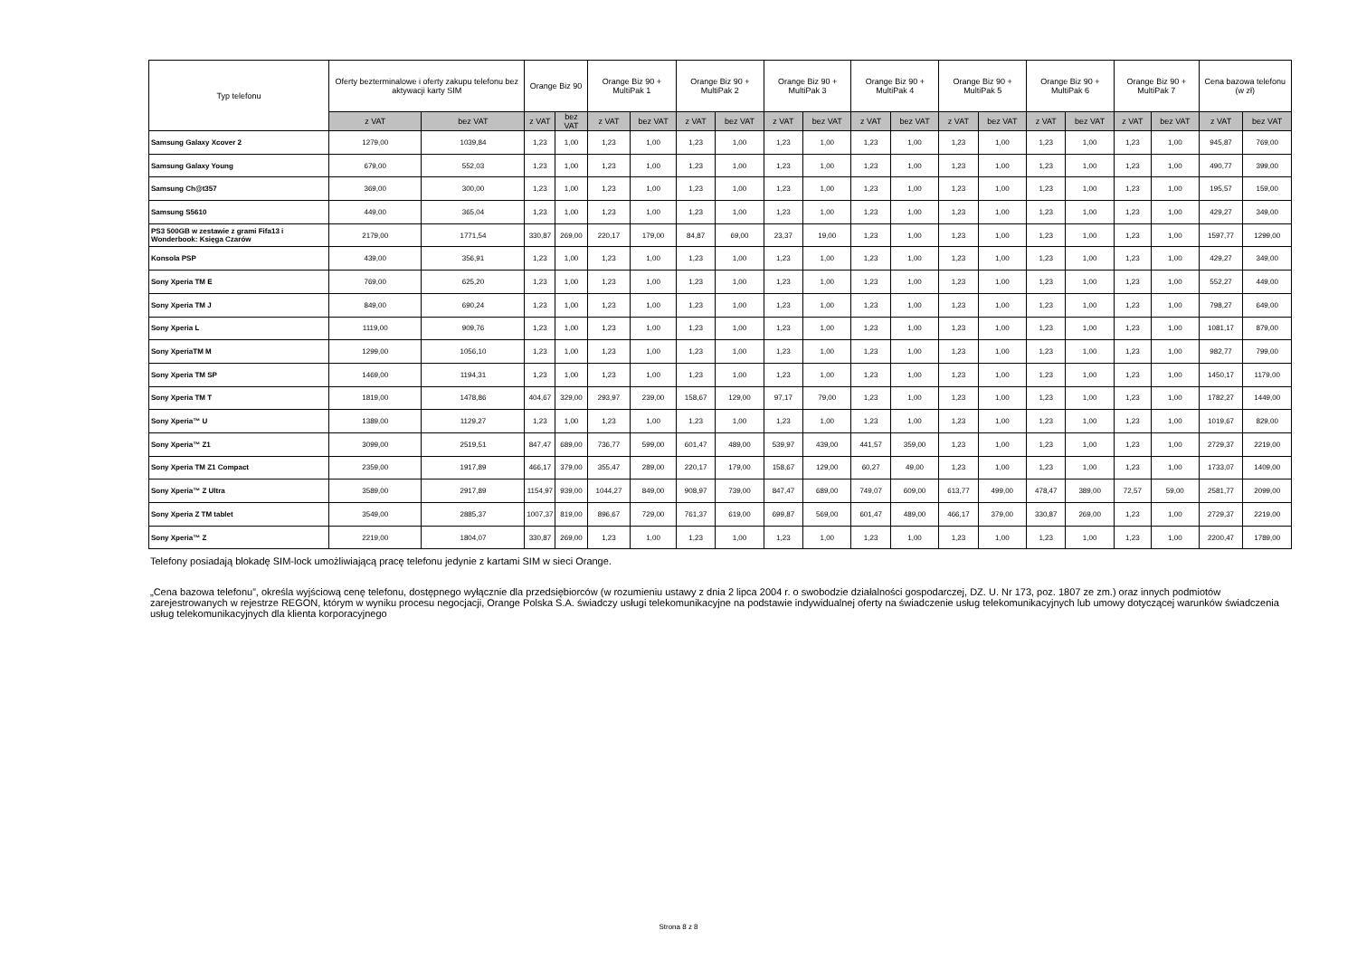| Typ telefonu | Oferty bezterminalowe i oferty zakupu telefonu bez aktywacji karty SIM | | Orange Biz 90 | | Orange Biz 90 + MultiPak 1 | | Orange Biz 90 + MultiPak 2 | | Orange Biz 90 + MultiPak 3 | | Orange Biz 90 + MultiPak 4 | | Orange Biz 90 + MultiPak 5 | | Orange Biz 90 + MultiPak 6 | | Orange Biz 90 + MultiPak 7 | | Cena bazowa telefonu (w zł) | |
| --- | --- | --- | --- | --- | --- | --- | --- | --- | --- | --- | --- | --- | --- | --- | --- | --- | --- | --- | --- | --- |
| | z VAT | bez VAT | z VAT | bez VAT | z VAT | bez VAT | z VAT | bez VAT | z VAT | bez VAT | z VAT | bez VAT | z VAT | bez VAT | z VAT | bez VAT | z VAT | bez VAT | z VAT | bez VAT |
| Samsung Galaxy Xcover 2 | 1279,00 | 1039,84 | 1,23 | 1,00 | 1,23 | 1,00 | 1,23 | 1,00 | 1,23 | 1,00 | 1,23 | 1,00 | 1,23 | 1,00 | 1,23 | 1,00 | 1,23 | 1,00 | 945,87 | 769,00 |
| Samsung Galaxy Young | 679,00 | 552,03 | 1,23 | 1,00 | 1,23 | 1,00 | 1,23 | 1,00 | 1,23 | 1,00 | 1,23 | 1,00 | 1,23 | 1,00 | 1,23 | 1,00 | 1,23 | 1,00 | 490,77 | 399,00 |
| Samsung Ch@t357 | 369,00 | 300,00 | 1,23 | 1,00 | 1,23 | 1,00 | 1,23 | 1,00 | 1,23 | 1,00 | 1,23 | 1,00 | 1,23 | 1,00 | 1,23 | 1,00 | 1,23 | 1,00 | 195,57 | 159,00 |
| Samsung S5610 | 449,00 | 365,04 | 1,23 | 1,00 | 1,23 | 1,00 | 1,23 | 1,00 | 1,23 | 1,00 | 1,23 | 1,00 | 1,23 | 1,00 | 1,23 | 1,00 | 1,23 | 1,00 | 429,27 | 349,00 |
| PS3 500GB w zestawie z grami Fifa13 i Wonderbook: Księga Czarów | 2179,00 | 1771,54 | 330,87 | 269,00 | 220,17 | 179,00 | 84,87 | 69,00 | 23,37 | 19,00 | 1,23 | 1,00 | 1,23 | 1,00 | 1,23 | 1,00 | 1,23 | 1,00 | 1597,77 | 1299,00 |
| Konsola PSP | 439,00 | 356,91 | 1,23 | 1,00 | 1,23 | 1,00 | 1,23 | 1,00 | 1,23 | 1,00 | 1,23 | 1,00 | 1,23 | 1,00 | 1,23 | 1,00 | 1,23 | 1,00 | 429,27 | 349,00 |
| Sony Xperia TM E | 769,00 | 625,20 | 1,23 | 1,00 | 1,23 | 1,00 | 1,23 | 1,00 | 1,23 | 1,00 | 1,23 | 1,00 | 1,23 | 1,00 | 1,23 | 1,00 | 1,23 | 1,00 | 552,27 | 449,00 |
| Sony Xperia TM J | 849,00 | 690,24 | 1,23 | 1,00 | 1,23 | 1,00 | 1,23 | 1,00 | 1,23 | 1,00 | 1,23 | 1,00 | 1,23 | 1,00 | 1,23 | 1,00 | 1,23 | 1,00 | 798,27 | 649,00 |
| Sony Xperia L | 1119,00 | 909,76 | 1,23 | 1,00 | 1,23 | 1,00 | 1,23 | 1,00 | 1,23 | 1,00 | 1,23 | 1,00 | 1,23 | 1,00 | 1,23 | 1,00 | 1,23 | 1,00 | 1081,17 | 879,00 |
| Sony XperiaTM M | 1299,00 | 1056,10 | 1,23 | 1,00 | 1,23 | 1,00 | 1,23 | 1,00 | 1,23 | 1,00 | 1,23 | 1,00 | 1,23 | 1,00 | 1,23 | 1,00 | 1,23 | 1,00 | 982,77 | 799,00 |
| Sony Xperia TM SP | 1469,00 | 1194,31 | 1,23 | 1,00 | 1,23 | 1,00 | 1,23 | 1,00 | 1,23 | 1,00 | 1,23 | 1,00 | 1,23 | 1,00 | 1,23 | 1,00 | 1,23 | 1,00 | 1450,17 | 1179,00 |
| Sony Xperia TM T | 1819,00 | 1478,86 | 404,67 | 329,00 | 293,97 | 239,00 | 158,67 | 129,00 | 97,17 | 79,00 | 1,23 | 1,00 | 1,23 | 1,00 | 1,23 | 1,00 | 1,23 | 1,00 | 1782,27 | 1449,00 |
| Sony Xperia™ U | 1389,00 | 1129,27 | 1,23 | 1,00 | 1,23 | 1,00 | 1,23 | 1,00 | 1,23 | 1,00 | 1,23 | 1,00 | 1,23 | 1,00 | 1,23 | 1,00 | 1,23 | 1,00 | 1019,67 | 829,00 |
| Sony Xperia™ Z1 | 3099,00 | 2519,51 | 847,47 | 689,00 | 736,77 | 599,00 | 601,47 | 489,00 | 539,97 | 439,00 | 441,57 | 359,00 | 1,23 | 1,00 | 1,23 | 1,00 | 1,23 | 1,00 | 2729,37 | 2219,00 |
| Sony Xperia TM Z1 Compact | 2359,00 | 1917,89 | 466,17 | 379,00 | 355,47 | 289,00 | 220,17 | 179,00 | 158,67 | 129,00 | 60,27 | 49,00 | 1,23 | 1,00 | 1,23 | 1,00 | 1,23 | 1,00 | 1733,07 | 1409,00 |
| Sony Xperia™ Z Ultra | 3589,00 | 2917,89 | 1154,97 | 939,00 | 1044,27 | 849,00 | 908,97 | 739,00 | 847,47 | 689,00 | 749,07 | 609,00 | 613,77 | 499,00 | 478,47 | 389,00 | 72,57 | 59,00 | 2581,77 | 2099,00 |
| Sony Xperia Z TM tablet | 3549,00 | 2885,37 | 1007,37 | 819,00 | 896,67 | 729,00 | 761,37 | 619,00 | 699,87 | 569,00 | 601,47 | 489,00 | 466,17 | 379,00 | 330,87 | 269,00 | 1,23 | 1,00 | 2729,37 | 2219,00 |
| Sony Xperia™ Z | 2219,00 | 1804,07 | 330,87 | 269,00 | 1,23 | 1,00 | 1,23 | 1,00 | 1,23 | 1,00 | 1,23 | 1,00 | 1,23 | 1,00 | 1,23 | 1,00 | 1,23 | 1,00 | 2200,47 | 1789,00 |
Telefony posiadają blokadę SIM-lock umożliwiającą pracę telefonu jedynie z kartami SIM w sieci Orange.
„Cena bazowa telefonu”, określa wyjściową cenę telefonu, dostępnego wyłącznie dla przedsiębiorców (w rozumieniu ustawy z dnia 2 lipca 2004 r. o swobodzie działalności gospodarczej, DZ. U. Nr 173, poz. 1807 ze zm.) oraz innych podmiotów zarejestrowanych w rejestrze REGON, którym w wyniku procesu negocjacji, Orange Polska S.A. świadczy usługi telekomunikacyjne na podstawie indywidualnej oferty na świadczenie usług telekomunikacyjnych lub umowy dotyczącej warunków świadczenia usług telekomunikacyjnych dla klienta korporacyjnego
Strona 8 z 8